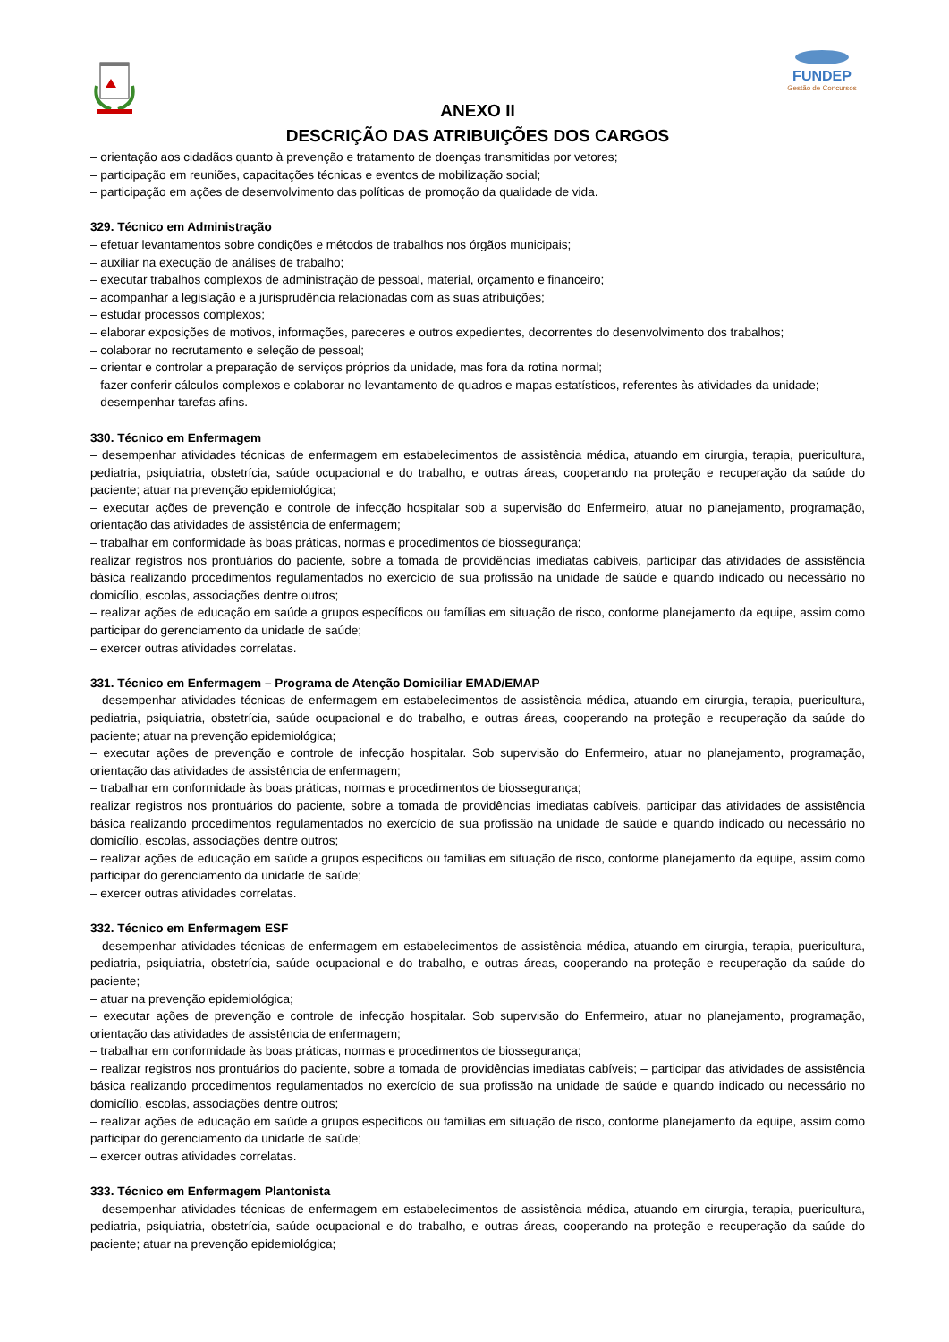FUNDEP
Gestão de Concursos
ANEXO II
DESCRIÇÃO DAS ATRIBUIÇÕES DOS CARGOS
– orientação aos cidadãos quanto à prevenção e tratamento de doenças transmitidas por vetores;
– participação em reuniões, capacitações técnicas e eventos de mobilização social;
– participação em ações de desenvolvimento das políticas de promoção da qualidade de vida.
329. Técnico em Administração
– efetuar levantamentos sobre condições e métodos de trabalhos nos órgãos municipais;
– auxiliar na execução de análises de trabalho;
– executar trabalhos complexos de administração de pessoal, material, orçamento e financeiro;
– acompanhar a legislação e a jurisprudência relacionadas com as suas atribuições;
– estudar processos complexos;
– elaborar exposições de motivos, informações, pareceres e outros expedientes, decorrentes do desenvolvimento dos trabalhos;
– colaborar no recrutamento e seleção de pessoal;
– orientar e controlar a preparação de serviços próprios da unidade, mas fora da rotina normal;
– fazer conferir cálculos complexos e colaborar no levantamento de quadros e mapas estatísticos, referentes às atividades da unidade;
– desempenhar tarefas afins.
330. Técnico em Enfermagem
– desempenhar atividades técnicas de enfermagem em estabelecimentos de assistência médica, atuando em cirurgia, terapia, puericultura, pediatria, psiquiatria, obstetrícia, saúde ocupacional e do trabalho, e outras áreas, cooperando na proteção e recuperação da saúde do paciente; atuar na prevenção epidemiológica;
– executar ações de prevenção e controle de infecção hospitalar sob a supervisão do Enfermeiro, atuar no planejamento, programação, orientação das atividades de assistência de enfermagem;
– trabalhar em conformidade às boas práticas, normas e procedimentos de biossegurança;
realizar registros nos prontuários do paciente, sobre a tomada de providências imediatas cabíveis, participar das atividades de assistência básica realizando procedimentos regulamentados no exercício de sua profissão na unidade de saúde e quando indicado ou necessário no domicílio, escolas, associações dentre outros;
– realizar ações de educação em saúde a grupos específicos ou famílias em situação de risco, conforme planejamento da equipe, assim como participar do gerenciamento da unidade de saúde;
– exercer outras atividades correlatas.
331. Técnico em Enfermagem – Programa de Atenção Domiciliar EMAD/EMAP
– desempenhar atividades técnicas de enfermagem em estabelecimentos de assistência médica, atuando em cirurgia, terapia, puericultura, pediatria, psiquiatria, obstetrícia, saúde ocupacional e do trabalho, e outras áreas, cooperando na proteção e recuperação da saúde do paciente; atuar na prevenção epidemiológica;
– executar ações de prevenção e controle de infecção hospitalar. Sob supervisão do Enfermeiro, atuar no planejamento, programação, orientação das atividades de assistência de enfermagem;
– trabalhar em conformidade às boas práticas, normas e procedimentos de biossegurança;
realizar registros nos prontuários do paciente, sobre a tomada de providências imediatas cabíveis, participar das atividades de assistência básica realizando procedimentos regulamentados no exercício de sua profissão na unidade de saúde e quando indicado ou necessário no domicílio, escolas, associações dentre outros;
– realizar ações de educação em saúde a grupos específicos ou famílias em situação de risco, conforme planejamento da equipe, assim como participar do gerenciamento da unidade de saúde;
– exercer outras atividades correlatas.
332. Técnico em Enfermagem ESF
– desempenhar atividades técnicas de enfermagem em estabelecimentos de assistência médica, atuando em cirurgia, terapia, puericultura, pediatria, psiquiatria, obstetrícia, saúde ocupacional e do trabalho, e outras áreas, cooperando na proteção e recuperação da saúde do paciente;
– atuar na prevenção epidemiológica;
– executar ações de prevenção e controle de infecção hospitalar. Sob supervisão do Enfermeiro, atuar no planejamento, programação, orientação das atividades de assistência de enfermagem;
– trabalhar em conformidade às boas práticas, normas e procedimentos de biossegurança;
– realizar registros nos prontuários do paciente, sobre a tomada de providências imediatas cabíveis; – participar das atividades de assistência básica realizando procedimentos regulamentados no exercício de sua profissão na unidade de saúde e quando indicado ou necessário no domicílio, escolas, associações dentre outros;
– realizar ações de educação em saúde a grupos específicos ou famílias em situação de risco, conforme planejamento da equipe, assim como participar do gerenciamento da unidade de saúde;
– exercer outras atividades correlatas.
333. Técnico em Enfermagem Plantonista
– desempenhar atividades técnicas de enfermagem em estabelecimentos de assistência médica, atuando em cirurgia, terapia, puericultura, pediatria, psiquiatria, obstetrícia, saúde ocupacional e do trabalho, e outras áreas, cooperando na proteção e recuperação da saúde do paciente; atuar na prevenção epidemiológica;